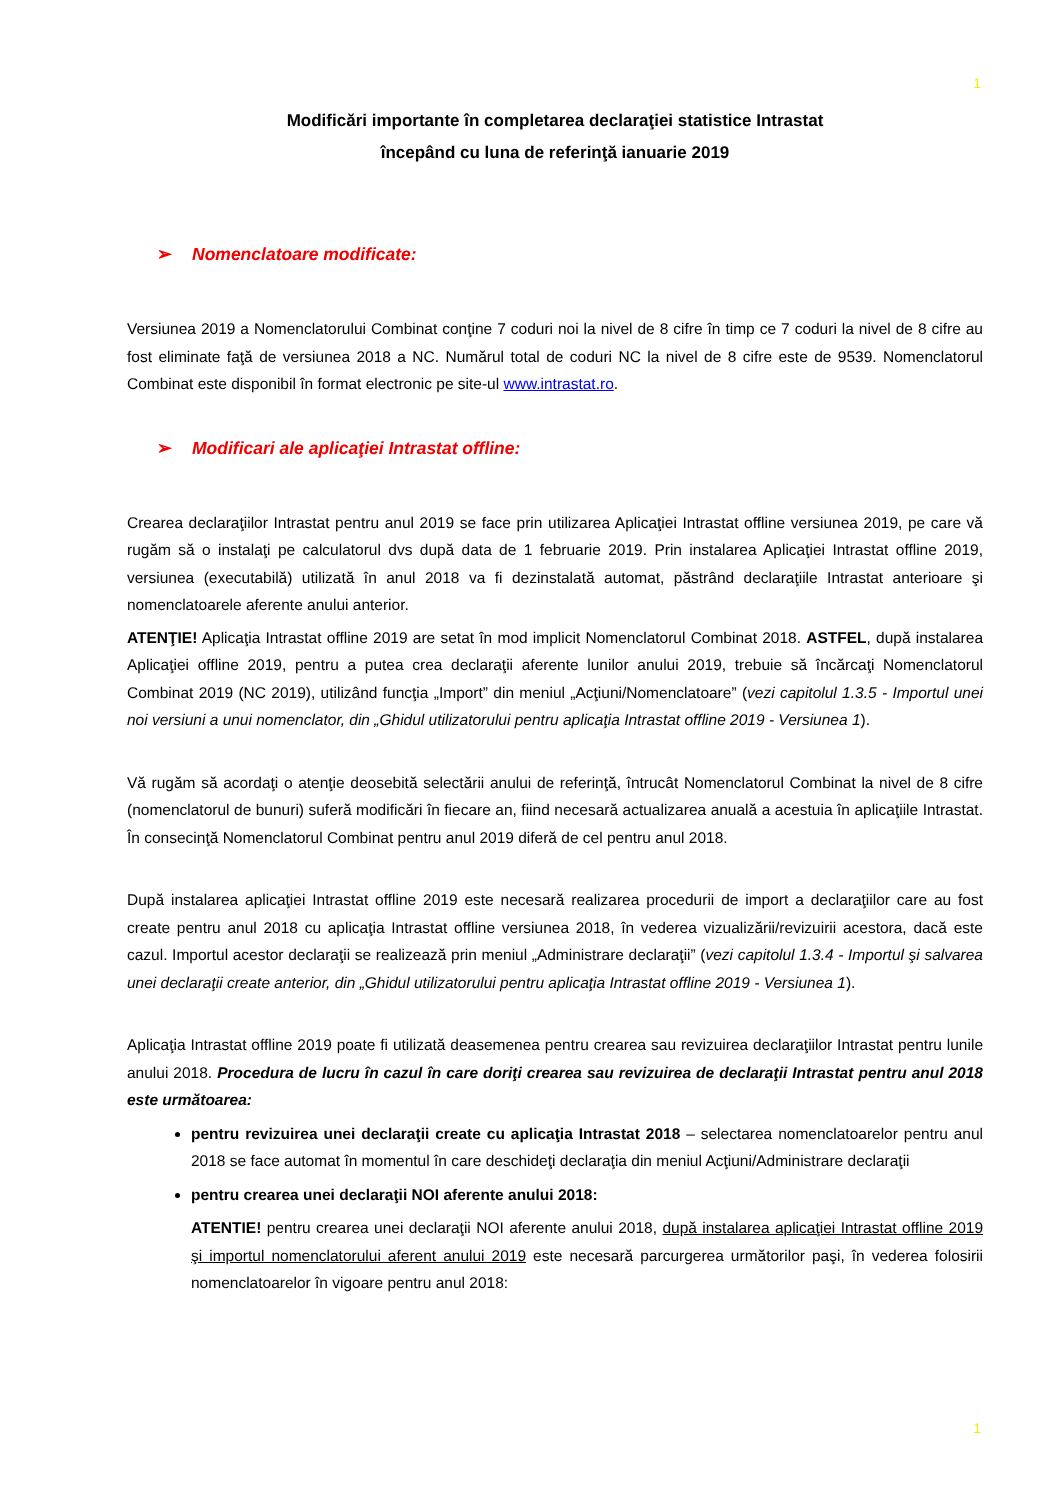1
Modificări importante în completarea declaraţiei statistice Intrastat
începând cu luna de referinţă ianuarie 2019
➢ Nomenclatoare modificate:
Versiunea 2019 a Nomenclatorului Combinat conţine 7 coduri noi la nivel de 8 cifre în timp ce 7 coduri la nivel de 8 cifre au fost eliminate faţă de versiunea 2018 a NC. Numărul total de coduri NC la nivel de 8 cifre este de 9539. Nomenclatorul Combinat este disponibil în format electronic pe site-ul www.intrastat.ro.
➢ Modificari ale aplicaţiei Intrastat offline:
Crearea declaraţiilor Intrastat pentru anul 2019 se face prin utilizarea Aplicaţiei Intrastat offline versiunea 2019, pe care vă rugăm să o instalaţi pe calculatorul dvs după data de 1 februarie 2019. Prin instalarea Aplicaţiei Intrastat offline 2019, versiunea (executabilă) utilizată în anul 2018 va fi dezinstalată automat, păstrând declaraţiile Intrastat anterioare şi nomenclatoarele aferente anului anterior.
ATENŢIE! Aplicaţia Intrastat offline 2019 are setat în mod implicit Nomenclatorul Combinat 2018. ASTFEL, după instalarea Aplicaţiei offline 2019, pentru a putea crea declaraţii aferente lunilor anului 2019, trebuie să încărcaţi Nomenclatorul Combinat 2019 (NC 2019), utilizând funcţia „Import” din meniul „Acţiuni/Nomenclatoare” (vezi capitolul 1.3.5 - Importul unei noi versiuni a unui nomenclator, din „Ghidul utilizatorului pentru aplicaţia Intrastat offline 2019 - Versiunea 1).
Vă rugăm să acordaţi o atenţie deosebită selectării anului de referinţă, întrucât Nomenclatorul Combinat la nivel de 8 cifre (nomenclatorul de bunuri) suferă modificări în fiecare an, fiind necesară actualizarea anuală a acestuia în aplicaţiile Intrastat. În consecinţă Nomenclatorul Combinat pentru anul 2019 diferă de cel pentru anul 2018.
După instalarea aplicaţiei Intrastat offline 2019 este necesară realizarea procedurii de import a declaraţiilor care au fost create pentru anul 2018 cu aplicaţia Intrastat offline versiunea 2018, în vederea vizualizării/revizuirii acestora, dacă este cazul. Importul acestor declaraţii se realizează prin meniul „Administrare declaraţii” (vezi capitolul 1.3.4 - Importul şi salvarea unei declaraţii create anterior, din „Ghidul utilizatorului pentru aplicaţia Intrastat offline 2019 - Versiunea 1).
Aplicaţia Intrastat offline 2019 poate fi utilizată deasemenea pentru crearea sau revizuirea declaraţiilor Intrastat pentru lunile anului 2018. Procedura de lucru în cazul în care doriţi crearea sau revizuirea de declaraţii Intrastat pentru anul 2018 este următoarea:
pentru revizuirea unei declaraţii create cu aplicaţia Intrastat 2018 – selectarea nomenclatoarelor pentru anul 2018 se face automat în momentul în care deschideţi declaraţia din meniul Acţiuni/Administrare declaraţii
pentru crearea unei declaraţii NOI aferente anului 2018:
ATENTIE! pentru crearea unei declaraţii NOI aferente anului 2018, după instalarea aplicaţiei Intrastat offline 2019 şi importul nomenclatorului aferent anului 2019 este necesară parcurgerea următorilor paşi, în vederea folosirii nomenclatoarelor în vigoare pentru anul 2018:
1